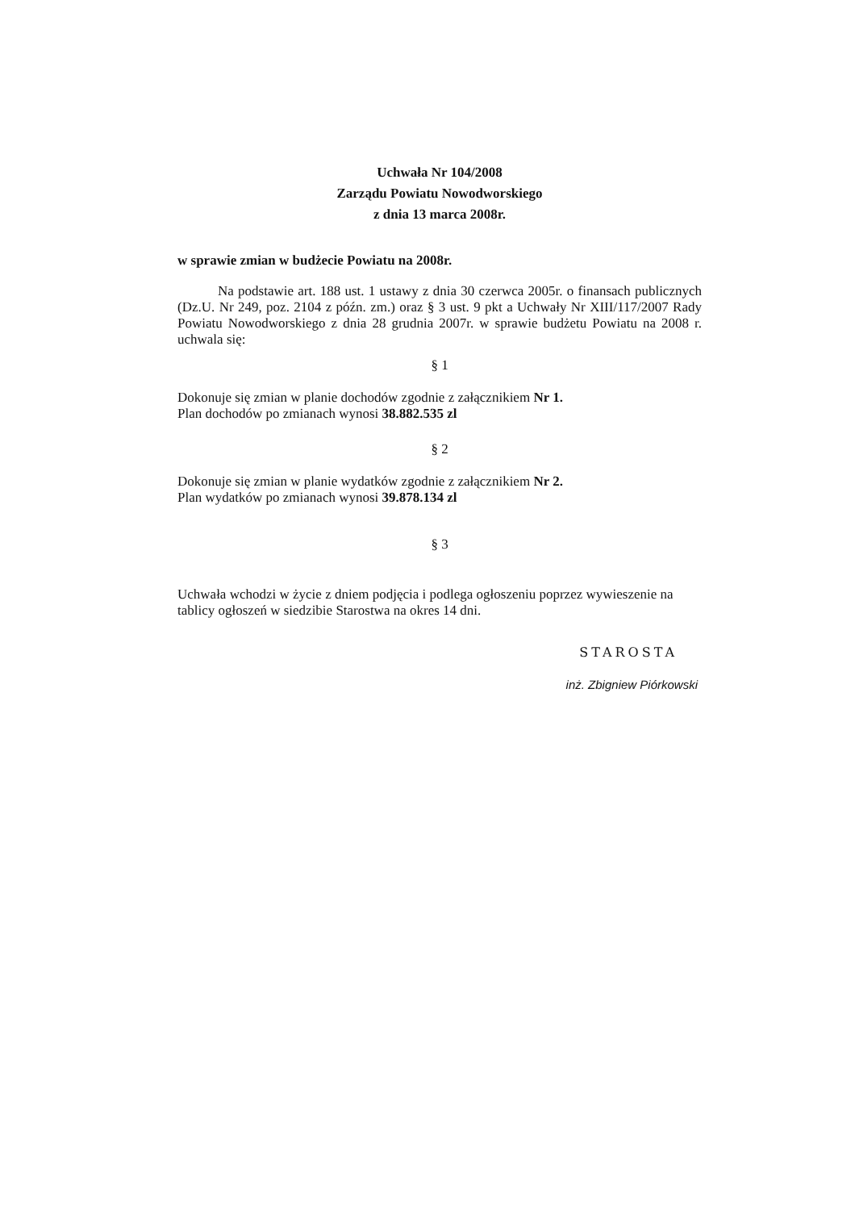Uchwała Nr 104/2008
Zarządu Powiatu Nowodworskiego
z dnia 13 marca 2008r.
w sprawie zmian w budżecie Powiatu na 2008r.
Na podstawie art. 188 ust. 1 ustawy z dnia 30 czerwca 2005r. o finansach publicznych (Dz.U. Nr 249, poz. 2104 z późn. zm.) oraz § 3 ust. 9 pkt a Uchwały Nr XIII/117/2007 Rady Powiatu Nowodworskiego z dnia 28 grudnia 2007r. w sprawie budżetu Powiatu na 2008 r. uchwala się:
§ 1
Dokonuje się zmian w planie dochodów zgodnie z załącznikiem Nr 1.
Plan dochodów po zmianach wynosi 38.882.535 zl
§ 2
Dokonuje się zmian w planie wydatków zgodnie z załącznikiem Nr 2.
Plan wydatków po zmianach wynosi 39.878.134 zl
§ 3
Uchwała wchodzi w życie z dniem podjęcia i podlega ogłoszeniu poprzez wywieszenie na tablicy ogłoszeń w siedzibie Starostwa na okres 14 dni.
STAROSTA
inż. Zbigniew Piórkowski